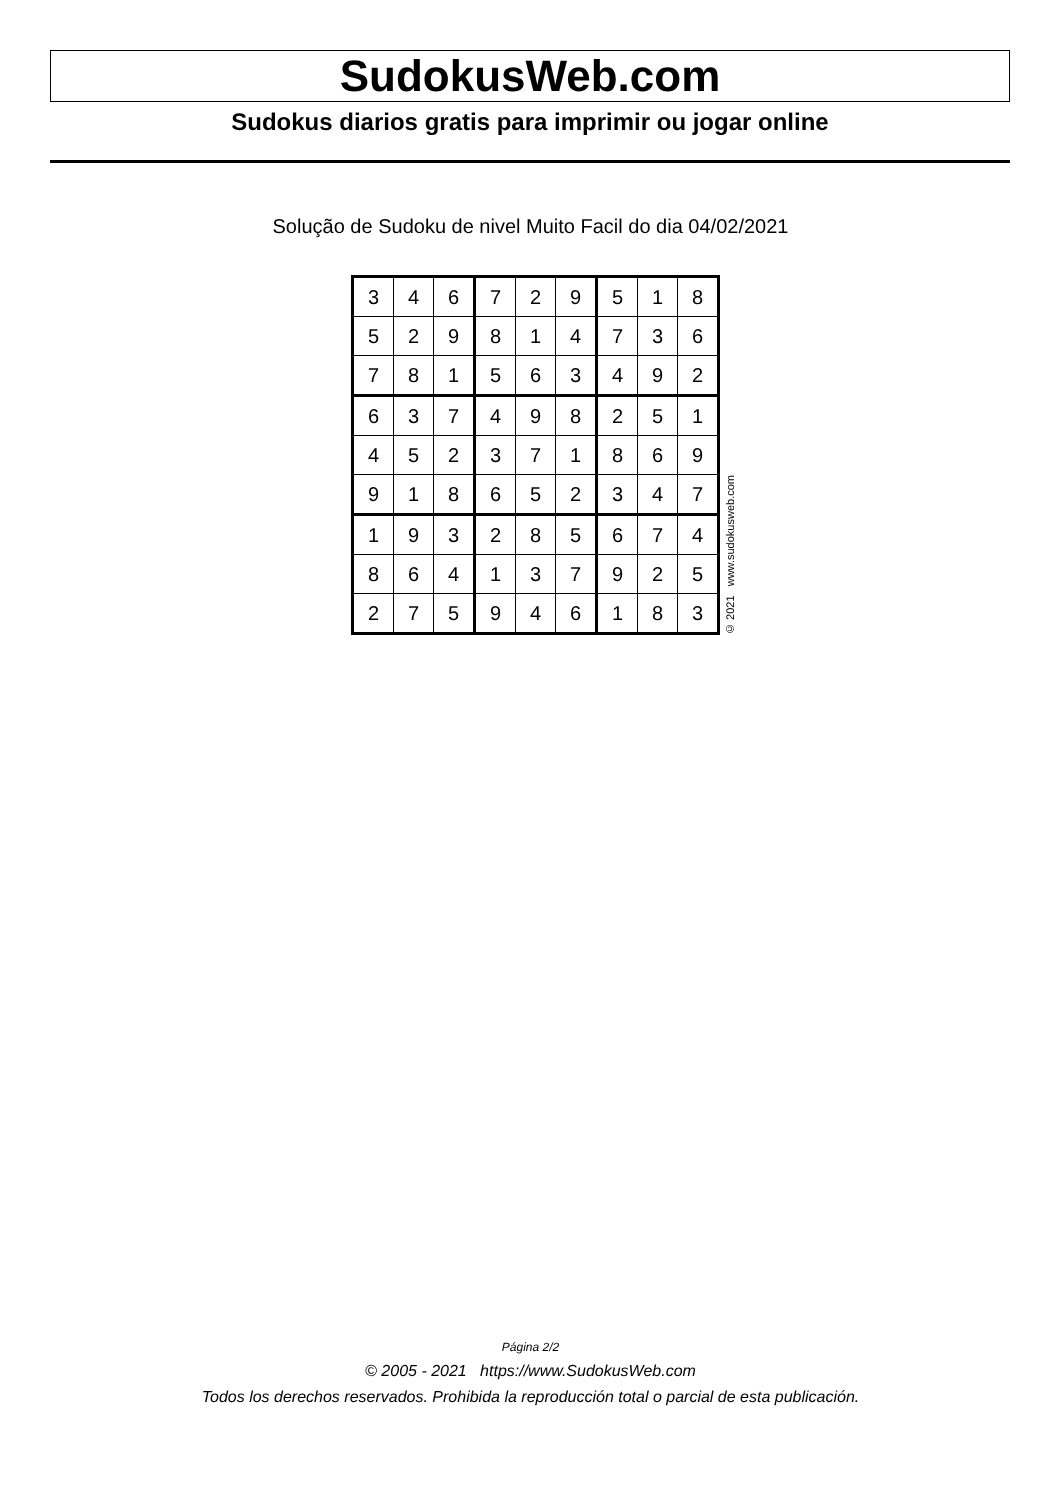SudokusWeb.com
Sudokus diarios gratis para imprimir ou jogar online
Solução de Sudoku de nivel Muito Facil do dia 04/02/2021
| 3 | 4 | 6 | 7 | 2 | 9 | 5 | 1 | 8 |
| 5 | 2 | 9 | 8 | 1 | 4 | 7 | 3 | 6 |
| 7 | 8 | 1 | 5 | 6 | 3 | 4 | 9 | 2 |
| 6 | 3 | 7 | 4 | 9 | 8 | 2 | 5 | 1 |
| 4 | 5 | 2 | 3 | 7 | 1 | 8 | 6 | 9 |
| 9 | 1 | 8 | 6 | 5 | 2 | 3 | 4 | 7 |
| 1 | 9 | 3 | 2 | 8 | 5 | 6 | 7 | 4 |
| 8 | 6 | 4 | 1 | 3 | 7 | 9 | 2 | 5 |
| 2 | 7 | 5 | 9 | 4 | 6 | 1 | 8 | 3 |
© 2021 www.sudokusweb.com
Página 2/2
© 2005 - 2021 https://www.SudokusWeb.com
Todos los derechos reservados. Prohibida la reproducción total o parcial de esta publicación.